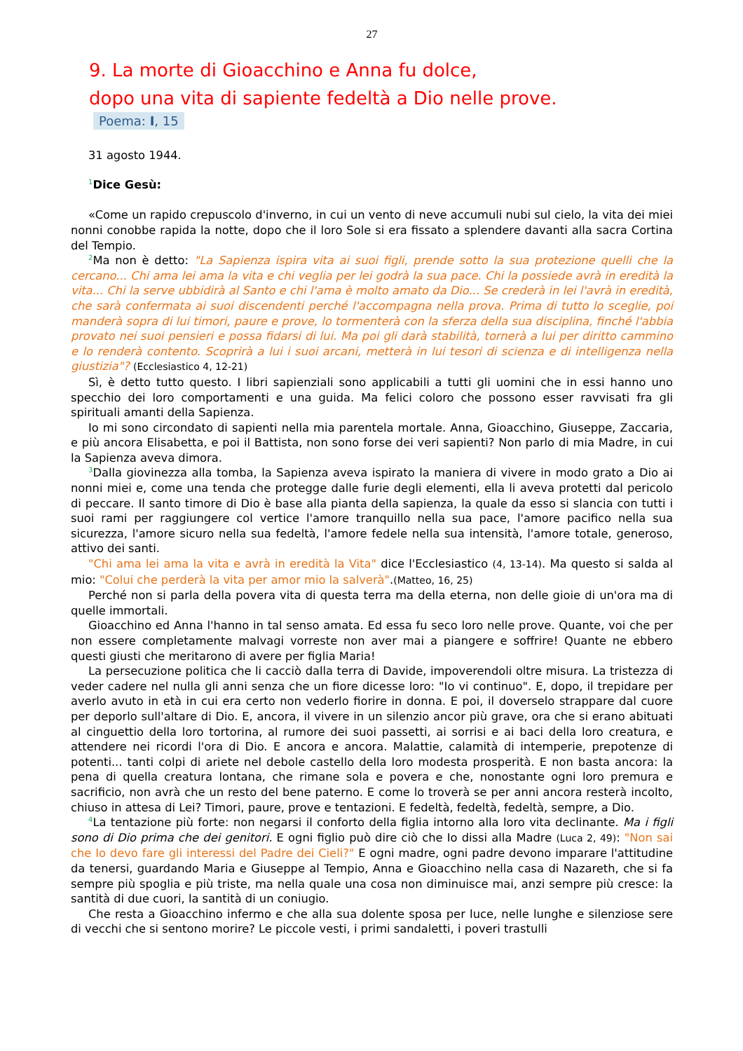27
9. La morte di Gioacchino e Anna fu dolce,
dopo una vita di sapiente fedeltà a Dio nelle prove.
Poema: I, 15
31 agosto 1944.
1 Dice Gesù:
«Come un rapido crepuscolo d'inverno, in cui un vento di neve accumuli nubi sul cielo, la vita dei miei nonni conobbe rapida la notte, dopo che il loro Sole si era fissato a splendere davanti alla sacra Cortina del Tempio.
2 Ma non è detto: "La Sapienza ispira vita ai suoi figli, prende sotto la sua protezione quelli che la cercano... Chi ama lei ama la vita e chi veglia per lei godrà la sua pace. Chi la possiede avrà in eredità la vita... Chi la serve ubbidirà al Santo e chi l'ama è molto amato da Dio... Se crederà in lei l'avrà in eredità, che sarà confermata ai suoi discendenti perché l'accompagna nella prova. Prima di tutto lo sceglie, poi manderà sopra di lui timori, paure e prove, lo tormenterà con la sferza della sua disciplina, finché l'abbia provato nei suoi pensieri e possa fidarsi di lui. Ma poi gli darà stabilità, tornerà a lui per diritto cammino e lo renderà contento. Scoprirà a lui i suoi arcani, metterà in lui tesori di scienza e di intelligenza nella giustizia"? (Ecclesiastico 4, 12-21)
Sì, è detto tutto questo. I libri sapienziali sono applicabili a tutti gli uomini che in essi hanno uno specchio dei loro comportamenti e una guida. Ma felici coloro che possono esser ravvisati fra gli spirituali amanti della Sapienza.
Io mi sono circondato di sapienti nella mia parentela mortale. Anna, Gioacchino, Giuseppe, Zaccaria, e più ancora Elisabetta, e poi il Battista, non sono forse dei veri sapienti? Non parlo di mia Madre, in cui la Sapienza aveva dimora.
3 Dalla giovinezza alla tomba, la Sapienza aveva ispirato la maniera di vivere in modo grato a Dio ai nonni miei e, come una tenda che protegge dalle furie degli elementi, ella li aveva protetti dal pericolo di peccare. Il santo timore di Dio è base alla pianta della sapienza, la quale da esso si slancia con tutti i suoi rami per raggiungere col vertice l'amore tranquillo nella sua pace, l'amore pacifico nella sua sicurezza, l'amore sicuro nella sua fedeltà, l'amore fedele nella sua intensità, l'amore totale, generoso, attivo dei santi.
"Chi ama lei ama la vita e avrà in eredità la Vita" dice l'Ecclesiastico (4, 13-14). Ma questo si salda al mio: "Colui che perderà la vita per amor mio la salverà".(Matteo, 16, 25)
Perché non si parla della povera vita di questa terra ma della eterna, non delle gioie di un'ora ma di quelle immortali.
Gioacchino ed Anna l'hanno in tal senso amata. Ed essa fu seco loro nelle prove. Quante, voi che per non essere completamente malvagi vorreste non aver mai a piangere e soffrire! Quante ne ebbero questi giusti che meritarono di avere per figlia Maria!
La persecuzione politica che li cacciò dalla terra di Davide, impoverendoli oltre misura. La tristezza di veder cadere nel nulla gli anni senza che un fiore dicesse loro: "Io vi continuo". E, dopo, il trepidare per averlo avuto in età in cui era certo non vederlo fiorire in donna. E poi, il doverselo strappare dal cuore per deporlo sull'altare di Dio. E, ancora, il vivere in un silenzio ancor più grave, ora che si erano abituati al cinguettio della loro tortorina, al rumore dei suoi passetti, ai sorrisi e ai baci della loro creatura, e attendere nei ricordi l'ora di Dio. E ancora e ancora. Malattie, calamità di intemperie, prepotenze di potenti... tanti colpi di ariete nel debole castello della loro modesta prosperità. E non basta ancora: la pena di quella creatura lontana, che rimane sola e povera e che, nonostante ogni loro premura e sacrificio, non avrà che un resto del bene paterno. E come lo troverà se per anni ancora resterà incolto, chiuso in attesa di Lei? Timori, paure, prove e tentazioni. E fedeltà, fedeltà, fedeltà, sempre, a Dio.
4 La tentazione più forte: non negarsi il conforto della figlia intorno alla loro vita declinante. Ma i figli sono di Dio prima che dei genitori. E ogni figlio può dire ciò che Io dissi alla Madre (Luca 2, 49): "Non sai che Io devo fare gli interessi del Padre dei Cieli?" E ogni madre, ogni padre devono imparare l'attitudine da tenersi, guardando Maria e Giuseppe al Tempio, Anna e Gioacchino nella casa di Nazareth, che si fa sempre più spoglia e più triste, ma nella quale una cosa non diminuisce mai, anzi sempre più cresce: la santità di due cuori, la santità di un coniugio.
Che resta a Gioacchino infermo e che alla sua dolente sposa per luce, nelle lunghe e silenziose sere di vecchi che si sentono morire? Le piccole vesti, i primi sandaletti, i poveri trastulli